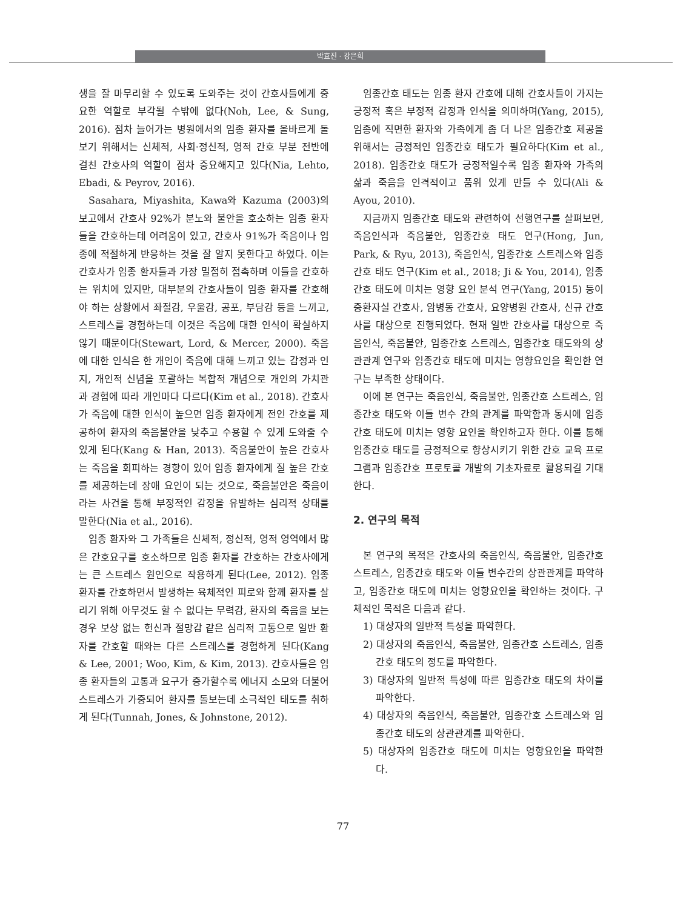박효진 · 강은희
생을 잘 마무리할 수 있도록 도와주는 것이 간호사들에게 중요한 역할로 부각될 수밖에 없다(Noh, Lee, & Sung, 2016). 점차 늘어가는 병원에서의 임종 환자를 올바르게 돌보기 위해서는 신체적, 사회·정신적, 영적 간호 부분 전반에 걸친 간호사의 역할이 점차 중요해지고 있다(Nia, Lehto, Ebadi, & Peyrov, 2016).
Sasahara, Miyashita, Kawa와 Kazuma (2003)의 보고에서 간호사 92%가 분노와 불안을 호소하는 임종 환자들을 간호하는데 어려움이 있고, 간호사 91%가 죽음이나 임종에 적절하게 반응하는 것을 잘 알지 못한다고 하였다. 이는 간호사가 임종 환자들과 가장 밀접히 접촉하며 이들을 간호하는 위치에 있지만, 대부분의 간호사들이 임종 환자를 간호해야 하는 상황에서 좌절감, 우울감, 공포, 부담감 등을 느끼고, 스트레스를 경험하는데 이것은 죽음에 대한 인식이 확실하지 않기 때문이다(Stewart, Lord, & Mercer, 2000). 죽음에 대한 인식은 한 개인이 죽음에 대해 느끼고 있는 감정과 인지, 개인적 신념을 포괄하는 복합적 개념으로 개인의 가치관과 경험에 따라 개인마다 다르다(Kim et al., 2018). 간호사가 죽음에 대한 인식이 높으면 임종 환자에게 전인 간호를 제공하여 환자의 죽음불안을 낮추고 수용할 수 있게 도와줄 수 있게 된다(Kang & Han, 2013). 죽음불안이 높은 간호사는 죽음을 회피하는 경향이 있어 임종 환자에게 질 높은 간호를 제공하는데 장애 요인이 되는 것으로, 죽음불안은 죽음이라는 사건을 통해 부정적인 감정을 유발하는 심리적 상태를 말한다(Nia et al., 2016).
임종 환자와 그 가족들은 신체적, 정신적, 영적 영역에서 많은 간호요구를 호소하므로 임종 환자를 간호하는 간호사에게는 큰 스트레스 원인으로 작용하게 된다(Lee, 2012). 임종 환자를 간호하면서 발생하는 육체적인 피로와 함께 환자를 살리기 위해 아무것도 할 수 없다는 무력감, 환자의 죽음을 보는 경우 보상 없는 헌신과 절망감 같은 심리적 고통으로 일반 환자를 간호할 때와는 다른 스트레스를 경험하게 된다(Kang & Lee, 2001; Woo, Kim, & Kim, 2013). 간호사들은 임종 환자들의 고통과 요구가 증가할수록 에너지 소모와 더불어 스트레스가 가중되어 환자를 돌보는데 소극적인 태도를 취하게 된다(Tunnah, Jones, & Johnstone, 2012).
임종간호 태도는 임종 환자 간호에 대해 간호사들이 가지는 긍정적 혹은 부정적 감정과 인식을 의미하며(Yang, 2015), 임종에 직면한 환자와 가족에게 좀 더 나은 임종간호 제공을 위해서는 긍정적인 임종간호 태도가 필요하다(Kim et al., 2018). 임종간호 태도가 긍정적일수록 임종 환자와 가족의 삶과 죽음을 인격적이고 품위 있게 만들 수 있다(Ali & Ayou, 2010).
지금까지 임종간호 태도와 관련하여 선행연구를 살펴보면, 죽음인식과 죽음불안, 임종간호 태도 연구(Hong, Jun, Park, & Ryu, 2013), 죽음인식, 임종간호 스트레스와 임종간호 태도 연구(Kim et al., 2018; Ji & You, 2014), 임종간호 태도에 미치는 영향 요인 분석 연구(Yang, 2015) 등이 중환자실 간호사, 암병동 간호사, 요양병원 간호사, 신규 간호사를 대상으로 진행되었다. 현재 일반 간호사를 대상으로 죽음인식, 죽음불안, 임종간호 스트레스, 임종간호 태도와의 상관관계 연구와 임종간호 태도에 미치는 영향요인을 확인한 연구는 부족한 상태이다.
이에 본 연구는 죽음인식, 죽음불안, 임종간호 스트레스, 임종간호 태도와 이들 변수 간의 관계를 파악함과 동시에 임종간호 태도에 미치는 영향 요인을 확인하고자 한다. 이를 통해 임종간호 태도를 긍정적으로 향상시키기 위한 간호 교육 프로그램과 임종간호 프로토콜 개발의 기초자료로 활용되길 기대한다.
2. 연구의 목적
본 연구의 목적은 간호사의 죽음인식, 죽음불안, 임종간호 스트레스, 임종간호 태도와 이들 변수간의 상관관계를 파악하고, 임종간호 태도에 미치는 영향요인을 확인하는 것이다. 구체적인 목적은 다음과 같다.
1) 대상자의 일반적 특성을 파악한다.
2) 대상자의 죽음인식, 죽음불안, 임종간호 스트레스, 임종간호 태도의 정도를 파악한다.
3) 대상자의 일반적 특성에 따른 임종간호 태도의 차이를 파악한다.
4) 대상자의 죽음인식, 죽음불안, 임종간호 스트레스와 임종간호 태도의 상관관계를 파악한다.
5) 대상자의 임종간호 태도에 미치는 영향요인을 파악한다.
77